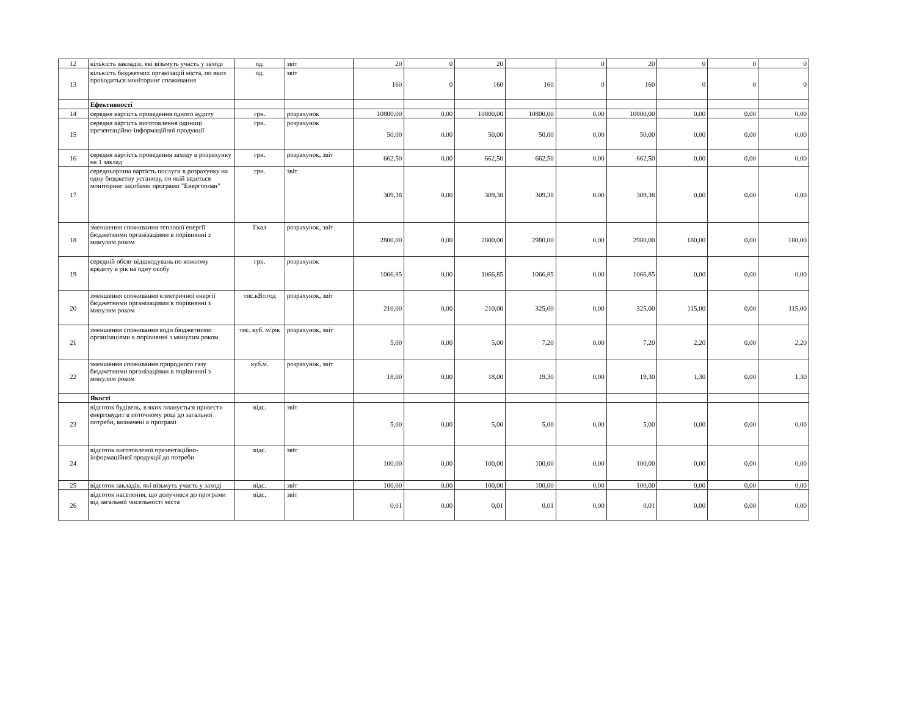| 12 | кількість закладів, які візьмуть участь у заході | од. | звіт | 20 | 0 | 20 | | 0 | 20 | 0 | 0 | 0 |
| 13 | кількість бюджетних організацій міста, по яких проводиться моніторинг споживання | од. | звіт | 160 | 0 | 160 | 160 | 0 | 160 | 0 | 0 | 0 |
| | Ефективності | | | | | | | | | | | |
| 14 | середня вартість проведення одного аудиту | грн. | розрахунок | 10800,00 | 0,00 | 10800,00 | 10800,00 | 0,00 | 10800,00 | 0,00 | 0,00 | 0,00 |
| 15 | середня вартість виготовлення одиниці презентаційно-інформаційної продукції | грн. | розрахунок | 50,00 | 0,00 | 50,00 | 50,00 | 0,00 | 50,00 | 0,00 | 0,00 | 0,00 |
| 16 | середня вартість проведення заходу в розрахунку на 1 заклад | грн. | розрахунок, звіт | 662,50 | 0,00 | 662,50 | 662,50 | 0,00 | 662,50 | 0,00 | 0,00 | 0,00 |
| 17 | середньорічна вартість послуги в розрахунку на одну бюджетну установу, по якій ведеться моніторинг засобами програми "Енергоплан" | грн. | звіт | 309,38 | 0,00 | 309,38 | 309,38 | 0,00 | 309,38 | 0,00 | 0,00 | 0,00 |
| 18 | зменшення споживання теплової енергії бюджетними організаціями в порівнянні з минулим роком | Гкал | розрахунок, звіт | 2800,00 | 0,00 | 2800,00 | 2980,00 | 0,00 | 2980,00 | 180,00 | 0,00 | 180,00 |
| 19 | середній обсяг відшкодувань по кожному кредиту в рік на одну особу | грн. | розрахунок | 1066,85 | 0,00 | 1066,85 | 1066,85 | 0,00 | 1066,85 | 0,00 | 0,00 | 0,00 |
| 20 | зменшення споживання електричної енергії бюджетними організаціями в порівнянні з минулим роком | тис.кВт.год | розрахунок, звіт | 210,00 | 0,00 | 210,00 | 325,00 | 0,00 | 325,00 | 115,00 | 0,00 | 115,00 |
| 21 | зменшення споживання води бюджетними організаціями в порівнянні з минулим роком | тис. куб. м/рік | розрахунок, звіт | 5,00 | 0,00 | 5,00 | 7,20 | 0,00 | 7,20 | 2,20 | 0,00 | 2,20 |
| 22 | зменшення споживання природного газу бюджетними організаціями в порівнянні з минулим роком | куб.м. | розрахунок, звіт | 18,00 | 0,00 | 18,00 | 19,30 | 0,00 | 19,30 | 1,30 | 0,00 | 1,30 |
| | Якості | | | | | | | | | | | |
| 23 | відсоток будівель, в яких планується провести енергоаудит в поточному році до загальної потреби, визначені в програмі | відс. | звіт | 5,00 | 0,00 | 5,00 | 5,00 | 0,00 | 5,00 | 0,00 | 0,00 | 0,00 |
| 24 | відсоток виготовленої презентаційно-інформаційної продукції до потреби | відс. | звіт | 100,00 | 0,00 | 100,00 | 100,00 | 0,00 | 100,00 | 0,00 | 0,00 | 0,00 |
| 25 | відсоток закладів, які візьмуть участь у заході | відс. | звіт | 100,00 | 0,00 | 100,00 | 100,00 | 0,00 | 100,00 | 0,00 | 0,00 | 0,00 |
| 26 | відсоток населення, що долучився до програми від загальної чисельності міста | відс. | звіт | 0,01 | 0,00 | 0,01 | 0,01 | 0,00 | 0,01 | 0,00 | 0,00 | 0,00 |